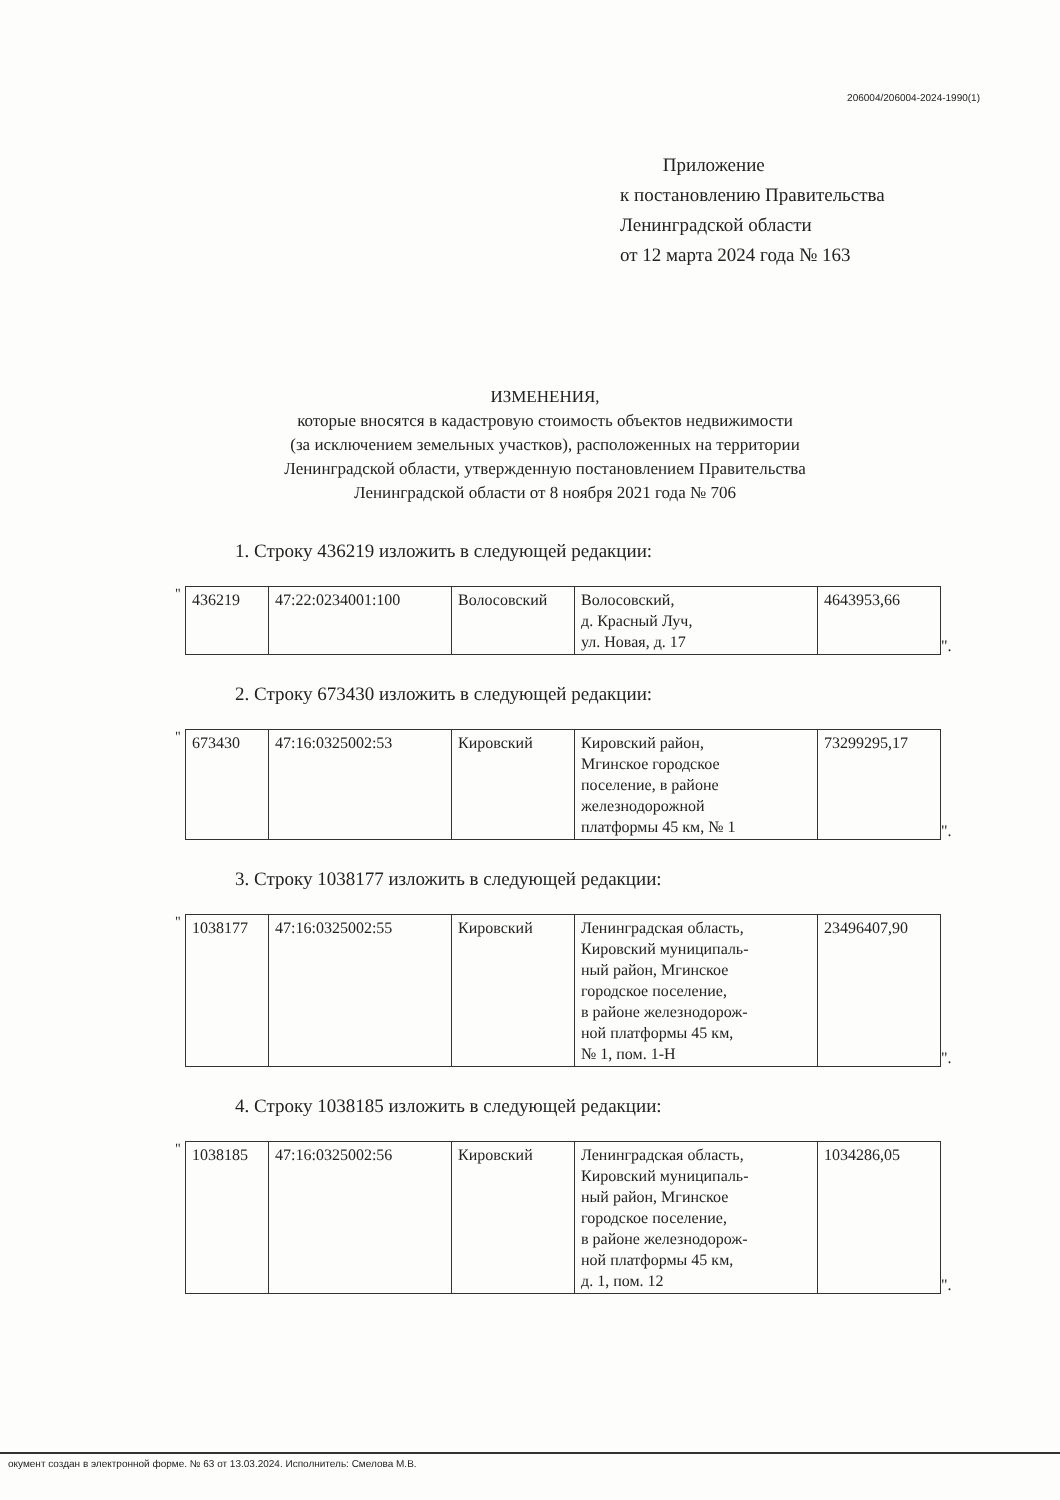206004/206004-2024-1990(1)
Приложение
к постановлению Правительства
Ленинградской области
от 12 марта 2024 года № 163
ИЗМЕНЕНИЯ,
которые вносятся в кадастровую стоимость объектов недвижимости
(за исключением земельных участков), расположенных на территории
Ленинградской области, утвержденную постановлением Правительства
Ленинградской области от 8 ноября 2021 года № 706
1. Строку 436219 изложить в следующей редакции:
"
| 436219 | 47:22:0234001:100 | Волосовский | Волосовский, д. Красный Луч, ул. Новая, д. 17 | 4643953,66 |
".
2. Строку 673430 изложить в следующей редакции:
"
| 673430 | 47:16:0325002:53 | Кировский | Кировский район, Мгинское городское поселение, в районе железнодорожной платформы 45 км, № 1 | 73299295,17 |
".
3. Строку 1038177 изложить в следующей редакции:
"
| 1038177 | 47:16:0325002:55 | Кировский | Ленинградская область, Кировский муниципаль- ный район, Мгинское городское поселение, в районе железнодорож- ной платформы 45 км, № 1, пом. 1-Н | 23496407,90 |
".
4. Строку 1038185 изложить в следующей редакции:
"
| 1038185 | 47:16:0325002:56 | Кировский | Ленинградская область, Кировский муниципаль- ный район, Мгинское городское поселение, в районе железнодорож- ной платформы 45 км, д. 1, пом. 12 | 1034286,05 |
".
окумент создан в электронной форме. № 63 от 13.03.2024. Исполнитель: Смелова М.В.